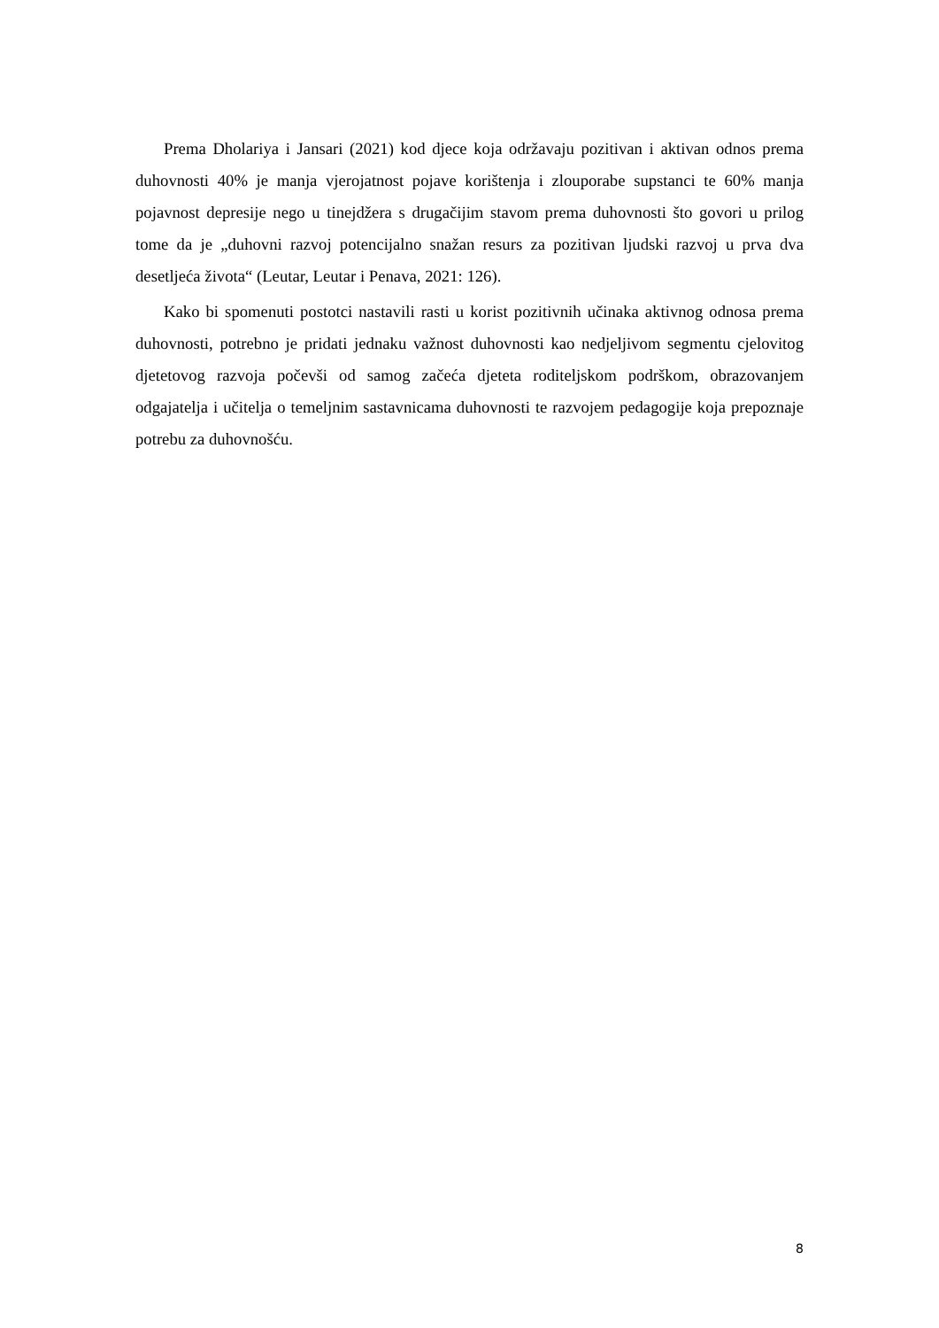Prema Dholariya i Jansari (2021) kod djece koja održavaju pozitivan i aktivan odnos prema duhovnosti 40% je manja vjerojatnost pojave korištenja i zlouporabe supstanci te 60% manja pojavnost depresije nego u tinejdžera s drugačijim stavom prema duhovnosti što govori u prilog tome da je „duhovni razvoj potencijalno snažan resurs za pozitivan ljudski razvoj u prva dva desetljeća života“ (Leutar, Leutar i Penava, 2021: 126).
Kako bi spomenuti postotci nastavili rasti u korist pozitivnih učinaka aktivnog odnosa prema duhovnosti, potrebno je pridati jednaku važnost duhovnosti kao nedjeljivom segmentu cjelovitog djetetovog razvoja počevši od samog začeća djeteta roditeljskom podrškom, obrazovanjem odgajatelja i učitelja o temeljnim sastavnicama duhovnosti te razvojem pedagogije koja prepoznaje potrebu za duhovnošću.
8